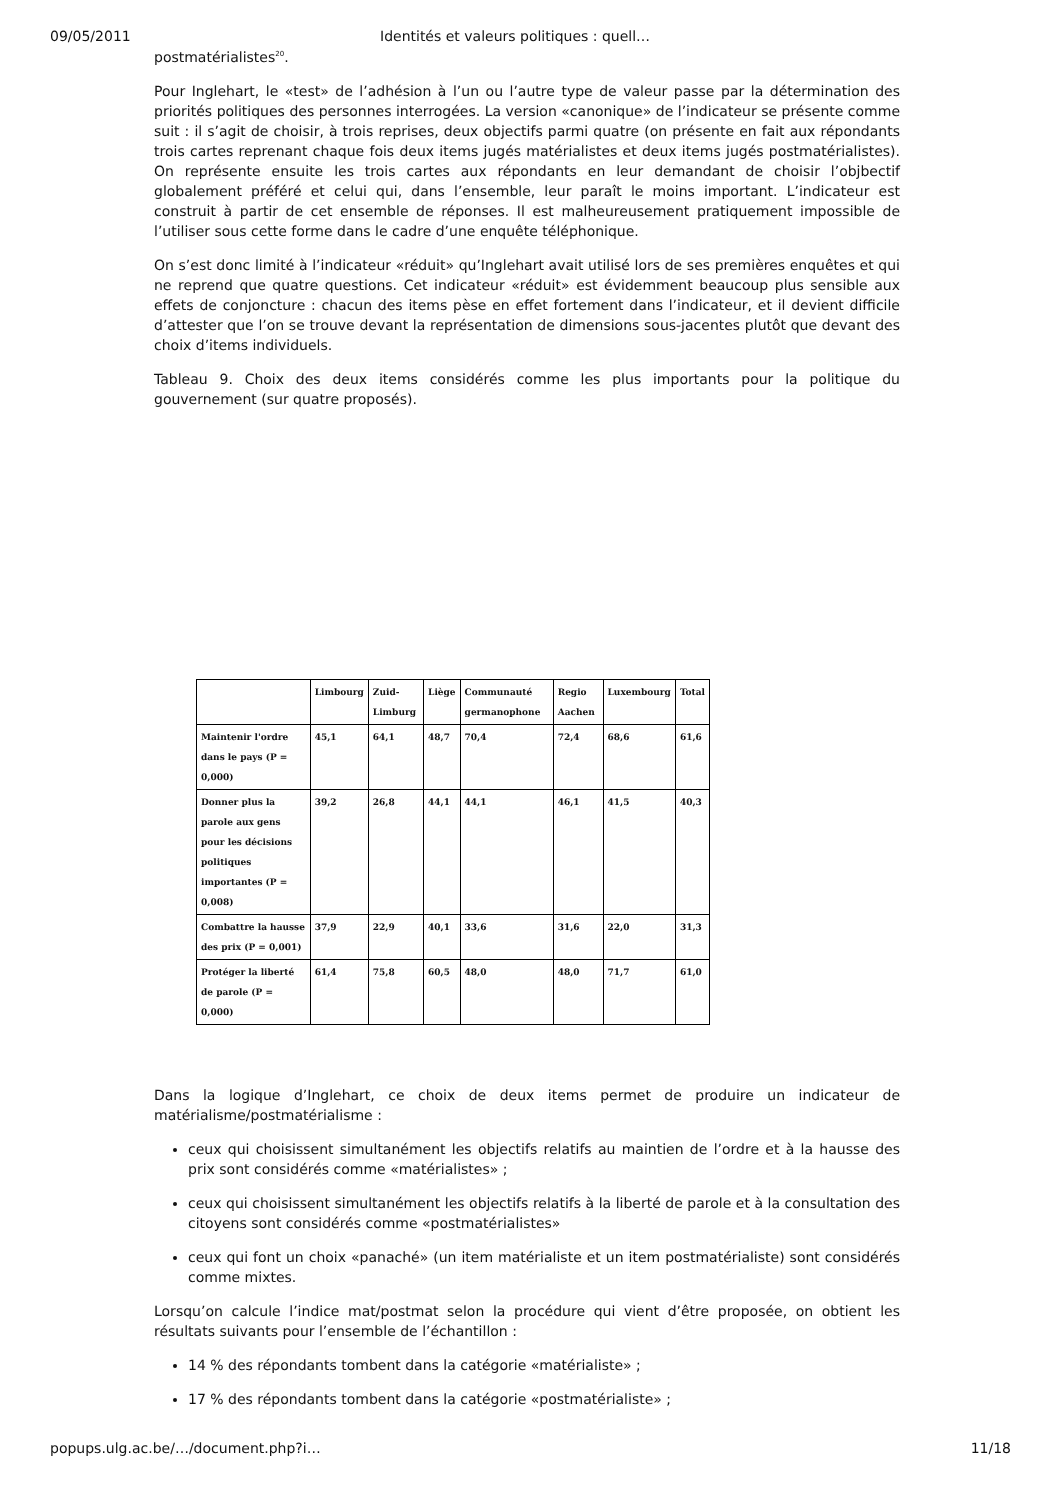09/05/2011 Identités et valeurs politiques : quell…
postmatérialistes<sup>20</sup>.
Pour Inglehart, le «test» de l’adhésion à l’un ou l’autre type de valeur passe par la détermination des priorités politiques des personnes interrogées. La version «canonique» de l’indicateur se présente comme suit : il s’agit de choisir, à trois reprises, deux objectifs parmi quatre (on présente en fait aux répondants trois cartes reprenant chaque fois deux items jugés matérialistes et deux items jugés postmatérialistes). On représente ensuite les trois cartes aux répondants en leur demandant de choisir l’objbectif globalement préféré et celui qui, dans l’ensemble, leur paraît le moins important. L’indicateur est construit à partir de cet ensemble de réponses. Il est malheureusement pratiquement impossible de l’utiliser sous cette forme dans le cadre d’une enquête téléphonique.
On s’est donc limité à l’indicateur «réduit» qu’Inglehart avait utilisé lors de ses premières enquêtes et qui ne reprend que quatre questions. Cet indicateur «réduit» est évidemment beaucoup plus sensible aux effets de conjoncture : chacun des items pèse en effet fortement dans l’indicateur, et il devient difficile d’attester que l’on se trouve devant la représentation de dimensions sous-jacentes plutôt que devant des choix d’items individuels.
Tableau 9. Choix des deux items considérés comme les plus importants pour la politique du gouvernement (sur quatre proposés).
| | Limbourg | Zuid-Limburg | Liège | Communauté germanophone | Regio Aachen | Luxembourg | Total |
| --- | --- | --- | --- | --- | --- | --- | --- |
| Maintenir l'ordre dans le pays (P = 0,000) | 45,1 | 64,1 | 48,7 | 70,4 | 72,4 | 68,6 | 61,6 |
| Donner plus la parole aux gens pour les décisions politiques importantes (P = 0,008) | 39,2 | 26,8 | 44,1 | 44,1 | 46,1 | 41,5 | 40,3 |
| Combattre la hausse des prix (P = 0,001) | 37,9 | 22,9 | 40,1 | 33,6 | 31,6 | 22,0 | 31,3 |
| Protéger la liberté de parole (P = 0,000) | 61,4 | 75,8 | 60,5 | 48,0 | 48,0 | 71,7 | 61,0 |
Dans la logique d’Inglehart, ce choix de deux items permet de produire un indicateur de matérialisme/postmatérialisme :
ceux qui choisissent simultanément les objectifs relatifs au maintien de l’ordre et à la hausse des prix sont considérés comme «matérialistes» ;
ceux qui choisissent simultanément les objectifs relatifs à la liberté de parole et à la consultation des citoyens sont considérés comme «postmatérialistes»
ceux qui font un choix «panaché» (un item matérialiste et un item postmatérialiste) sont considérés comme mixtes.
Lorsqu’on calcule l’indice mat/postmat selon la procédure qui vient d’être proposée, on obtient les résultats suivants pour l’ensemble de l’échantillon :
14 % des répondants tombent dans la catégorie «matérialiste» ;
17 % des répondants tombent dans la catégorie «postmatérialiste» ;
popups.ulg.ac.be/…/document.php?i… 11/18